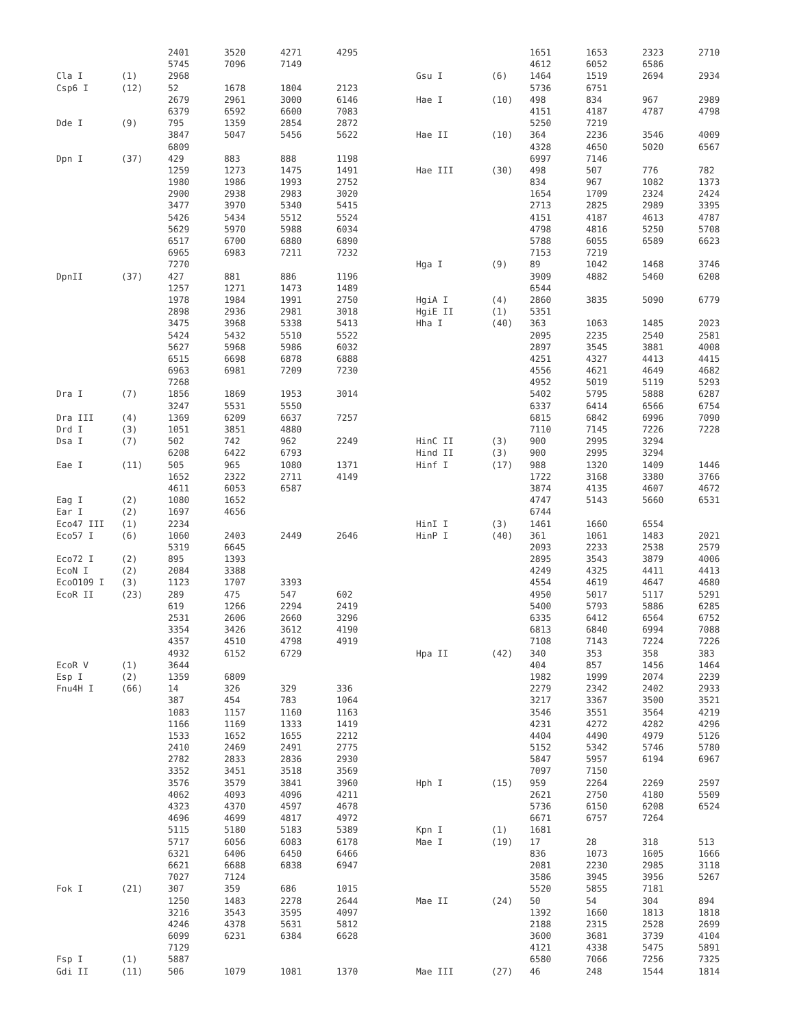| | | 2401 | 3520 | 4271 | 4295 |
| | | 5745 | 7096 | 7149 | |
| Cla I | (1) | 2968 | | | |
| Csp6 I | (12) | 52 | 1678 | 1804 | 2123 |
| | | 2679 | 2961 | 3000 | 6146 |
| | | 6379 | 6592 | 6600 | 7083 |
| Dde I | (9) | 795 | 1359 | 2854 | 2872 |
| | | 3847 | 5047 | 5456 | 5622 |
| | | 6809 | | | |
| Dpn I | (37) | 429 | 883 | 888 | 1198 |
| | | 1259 | 1273 | 1475 | 1491 |
| | | 1980 | 1986 | 1993 | 2752 |
| | | 2900 | 2938 | 2983 | 3020 |
| | | 3477 | 3970 | 5340 | 5415 |
| | | 5426 | 5434 | 5512 | 5524 |
| | | 5629 | 5970 | 5988 | 6034 |
| | | 6517 | 6700 | 6880 | 6890 |
| | | 6965 | 6983 | 7211 | 7232 |
| | | 7270 | | | |
| DpnII | (37) | 427 | 881 | 886 | 1196 |
| | | 1257 | 1271 | 1473 | 1489 |
| | | 1978 | 1984 | 1991 | 2750 |
| | | 2898 | 2936 | 2981 | 3018 |
| | | 3475 | 3968 | 5338 | 5413 |
| | | 5424 | 5432 | 5510 | 5522 |
| | | 5627 | 5968 | 5986 | 6032 |
| | | 6515 | 6698 | 6878 | 6888 |
| | | 6963 | 6981 | 7209 | 7230 |
| | | 7268 | | | |
| Dra I | (7) | 1856 | 1869 | 1953 | 3014 |
| | | 3247 | 5531 | 5550 | |
| Dra III | (4) | 1369 | 6209 | 6637 | 7257 |
| Drd I | (3) | 1051 | 3851 | 4880 | |
| Dsa I | (7) | 502 | 742 | 962 | 2249 |
| | | 6208 | 6422 | 6793 | |
| Eae I | (11) | 505 | 965 | 1080 | 1371 |
| | | 1652 | 2322 | 2711 | 4149 |
| | | 4611 | 6053 | 6587 | |
| Eag I | (2) | 1080 | 1652 | | |
| Ear I | (2) | 1697 | 4656 | | |
| Eco47 III | (1) | 2234 | | | |
| Eco57 I | (6) | 1060 | 2403 | 2449 | 2646 |
| | | 5319 | 6645 | | |
| Eco72 I | (2) | 895 | 1393 | | |
| EcoN I | (2) | 2084 | 3388 | | |
| EcoO109 I | (3) | 1123 | 1707 | 3393 | |
| EcoR II | (23) | 289 | 475 | 547 | 602 |
| | | 619 | 1266 | 2294 | 2419 |
| | | 2531 | 2606 | 2660 | 3296 |
| | | 3354 | 3426 | 3612 | 4190 |
| | | 4357 | 4510 | 4798 | 4919 |
| | | 4932 | 6152 | 6729 | |
| EcoR V | (1) | 3644 | | | |
| Esp I | (2) | 1359 | 6809 | | |
| Fnu4H I | (66) | 14 | 326 | 329 | 336 |
| | | 387 | 454 | 783 | 1064 |
| | | 1083 | 1157 | 1160 | 1163 |
| | | 1166 | 1169 | 1333 | 1419 |
| | | 1533 | 1652 | 1655 | 2212 |
| | | 2410 | 2469 | 2491 | 2775 |
| | | 2782 | 2833 | 2836 | 2930 |
| | | 3352 | 3451 | 3518 | 3569 |
| | | 3576 | 3579 | 3841 | 3960 |
| | | 4062 | 4093 | 4096 | 4211 |
| | | 4323 | 4370 | 4597 | 4678 |
| | | 4696 | 4699 | 4817 | 4972 |
| | | 5115 | 5180 | 5183 | 5389 |
| | | 5717 | 6056 | 6083 | 6178 |
| | | 6321 | 6406 | 6450 | 6466 |
| | | 6621 | 6688 | 6838 | 6947 |
| | | 7027 | 7124 | | |
| Fok I | (21) | 307 | 359 | 686 | 1015 |
| | | 1250 | 1483 | 2278 | 2644 |
| | | 3216 | 3543 | 3595 | 4097 |
| | | 4246 | 4378 | 5631 | 5812 |
| | | 6099 | 6231 | 6384 | 6628 |
| | | 7129 | | | |
| Fsp I | (1) | 5887 | | | |
| Gdi II | (11) | 506 | 1079 | 1081 | 1370 |
| | | 1651 | 1653 | 2323 | 2710 |
| | | 4612 | 6052 | 6586 | |
| Gsu I | (6) | 1464 | 1519 | 2694 | 2934 |
| | | 5736 | 6751 | | |
| Hae I | (10) | 498 | 834 | 967 | 2989 |
| | | 4151 | 4187 | 4787 | 4798 |
| | | 5250 | 7219 | | |
| Hae II | (10) | 364 | 2236 | 3546 | 4009 |
| | | 4328 | 4650 | 5020 | 6567 |
| | | 6997 | 7146 | | |
| Hae III | (30) | 498 | 507 | 776 | 782 |
| | | 834 | 967 | 1082 | 1373 |
| | | 1654 | 1709 | 2324 | 2424 |
| | | 2713 | 2825 | 2989 | 3395 |
| | | 4151 | 4187 | 4613 | 4787 |
| | | 4798 | 4816 | 5250 | 5708 |
| | | 5788 | 6055 | 6589 | 6623 |
| | | 7153 | 7219 | | |
| Hga I | (9) | 89 | 1042 | 1468 | 3746 |
| | | 3909 | 4882 | 5460 | 6208 |
| | | 6544 | | | |
| HgiA I | (4) | 2860 | 3835 | 5090 | 6779 |
| HgiE II | (1) | 5351 | | | |
| Hha I | (40) | 363 | 1063 | 1485 | 2023 |
| | | 2095 | 2235 | 2540 | 2581 |
| | | 2897 | 3545 | 3881 | 4008 |
| | | 4251 | 4327 | 4413 | 4415 |
| | | 4556 | 4621 | 4649 | 4682 |
| | | 4952 | 5019 | 5119 | 5293 |
| | | 5402 | 5795 | 5888 | 6287 |
| | | 6337 | 6414 | 6566 | 6754 |
| | | 6815 | 6842 | 6996 | 7090 |
| | | 7110 | 7145 | 7226 | 7228 |
| HinC II | (3) | 900 | 2995 | 3294 | |
| Hind II | (3) | 900 | 2995 | 3294 | |
| Hinf I | (17) | 988 | 1320 | 1409 | 1446 |
| | | 1722 | 3168 | 3380 | 3766 |
| | | 3874 | 4135 | 4607 | 4672 |
| | | 4747 | 5143 | 5660 | 6531 |
| | | 6744 | | | |
| HinI I | (3) | 1461 | 1660 | 6554 | |
| HinP I | (40) | 361 | 1061 | 1483 | 2021 |
| | | 2093 | 2233 | 2538 | 2579 |
| | | 2895 | 3543 | 3879 | 4006 |
| | | 4249 | 4325 | 4411 | 4413 |
| | | 4554 | 4619 | 4647 | 4680 |
| | | 4950 | 5017 | 5117 | 5291 |
| | | 5400 | 5793 | 5886 | 6285 |
| | | 6335 | 6412 | 6564 | 6752 |
| | | 6813 | 6840 | 6994 | 7088 |
| | | 7108 | 7143 | 7224 | 7226 |
| Hpa II | (42) | 340 | 353 | 358 | 383 |
| | | 404 | 857 | 1456 | 1464 |
| | | 1982 | 1999 | 2074 | 2239 |
| | | 2279 | 2342 | 2402 | 2933 |
| | | 3217 | 3367 | 3500 | 3521 |
| | | 3546 | 3551 | 3564 | 4219 |
| | | 4231 | 4272 | 4282 | 4296 |
| | | 4404 | 4490 | 4979 | 5126 |
| | | 5152 | 5342 | 5746 | 5780 |
| | | 5847 | 5957 | 6194 | 6967 |
| | | 7097 | 7150 | | |
| Hph I | (15) | 959 | 2264 | 2269 | 2597 |
| | | 2621 | 2750 | 4180 | 5509 |
| | | 5736 | 6150 | 6208 | 6524 |
| | | 6671 | 6757 | 7264 | |
| Kpn I | (1) | 1681 | | | |
| Mae I | (19) | 17 | 28 | 318 | 513 |
| | | 836 | 1073 | 1605 | 1666 |
| | | 2081 | 2230 | 2985 | 3118 |
| | | 3586 | 3945 | 3956 | 5267 |
| | | 5520 | 5855 | 7181 | |
| Mae II | (24) | 50 | 54 | 304 | 894 |
| | | 1392 | 1660 | 1813 | 1818 |
| | | 2188 | 2315 | 2528 | 2699 |
| | | 3600 | 3681 | 3739 | 4104 |
| | | 4121 | 4338 | 5475 | 5891 |
| | | 6580 | 7066 | 7256 | 7325 |
| Mae III | (27) | 46 | 248 | 1544 | 1814 |